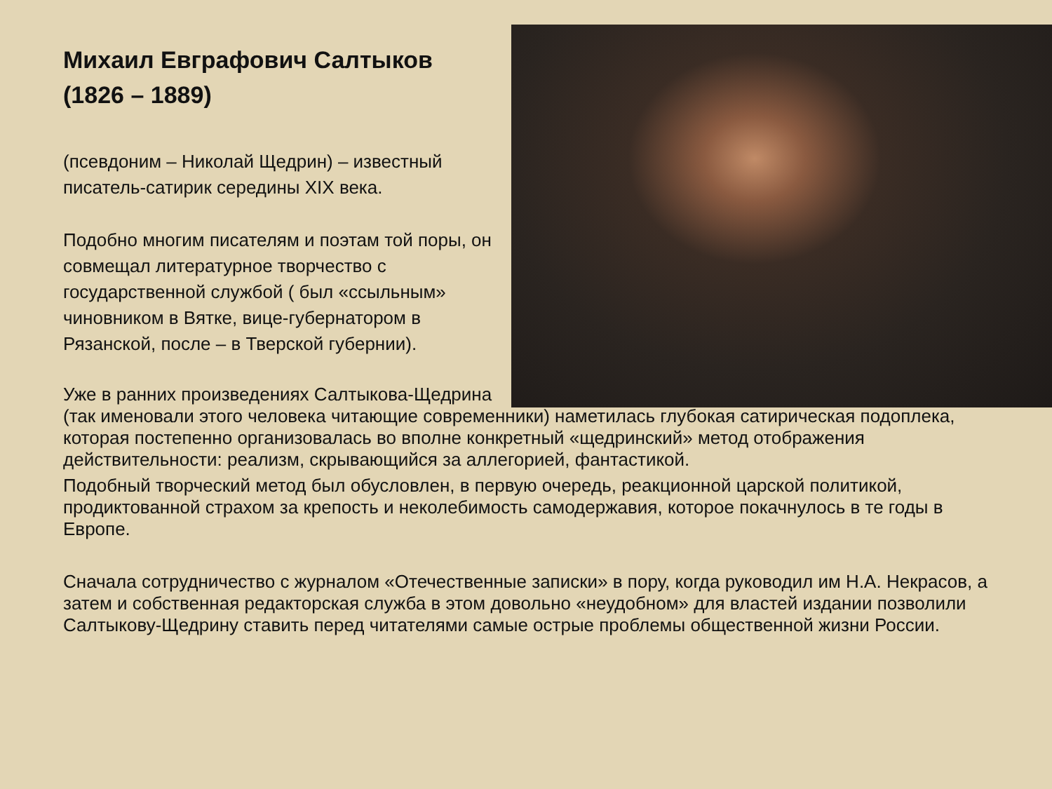Михаил Евграфович Салтыков
(1826 – 1889)
(псевдоним – Николай Щедрин) – известный писатель-сатирик середины XIX века.
Подобно многим писателям и поэтам той поры, он совмещал литературное творчество с государственной службой ( был «ссыльным» чиновником в Вятке, вице-губернатором в Рязанской, после – в Тверской губернии).
Уже в ранних произведениях Салтыкова-Щедрина
(так именовали этого человека читающие современники) наметилась глубокая сатирическая подоплека, которая постепенно организовалась во вполне конкретный «щедринский» метод отображения действительности: реализм, скрывающийся за аллегорией, фантастикой.
Подобный творческий метод был обусловлен, в первую очередь, реакционной царской политикой, продиктованной страхом за крепость и неколебимость самодержавия, которое покачнулось в те годы в Европе.
Сначала сотрудничество с журналом «Отечественные записки» в пору, когда руководил им Н.А. Некрасов, а затем и собственная редакторская служба в этом довольно «неудобном» для властей издании позволили Салтыкову-Щедрину ставить перед читателями самые острые проблемы общественной жизни России.